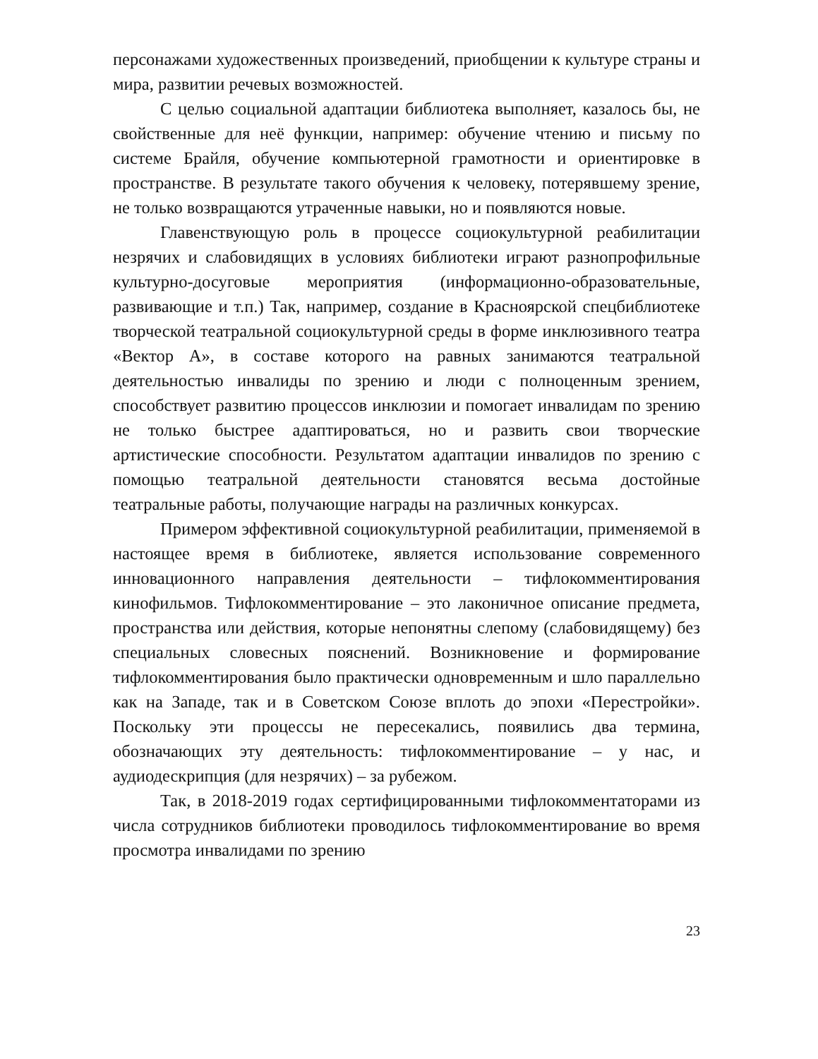персонажами художественных произведений, приобщении к культуре страны и мира, развитии речевых возможностей.
С целью социальной адаптации библиотека выполняет, казалось бы, не свойственные для неё функции, например: обучение чтению и письму по системе Брайля, обучение компьютерной грамотности и ориентировке в пространстве. В результате такого обучения к человеку, потерявшему зрение, не только возвращаются утраченные навыки, но и появляются новые.
Главенствующую роль в процессе социокультурной реабилитации незрячих и слабовидящих в условиях библиотеки играют разнопрофильные культурно-досуговые мероприятия (информационно-образовательные, развивающие и т.п.) Так, например, создание в Красноярской спецбиблиотеке творческой театральной социокультурной среды в форме инклюзивного театра «Вектор А», в составе которого на равных занимаются театральной деятельностью инвалиды по зрению и люди с полноценным зрением, способствует развитию процессов инклюзии и помогает инвалидам по зрению не только быстрее адаптироваться, но и развить свои творческие артистические способности. Результатом адаптации инвалидов по зрению с помощью театральной деятельности становятся весьма достойные театральные работы, получающие награды на различных конкурсах.
Примером эффективной социокультурной реабилитации, применяемой в настоящее время в библиотеке, является использование современного инновационного направления деятельности – тифлокомментирования кинофильмов. Тифлокомментирование – это лаконичное описание предмета, пространства или действия, которые непонятны слепому (слабовидящему) без специальных словесных пояснений. Возникновение и формирование тифлокомментирования было практически одновременным и шло параллельно как на Западе, так и в Советском Союзе вплоть до эпохи «Перестройки». Поскольку эти процессы не пересекались, появились два термина, обозначающих эту деятельность: тифлокомментирование – у нас, и аудиодескрипция (для незрячих) – за рубежом.
Так, в 2018-2019 годах сертифицированными тифлокомментаторами из числа сотрудников библиотеки проводилось тифлокомментирование во время просмотра инвалидами по зрению
23